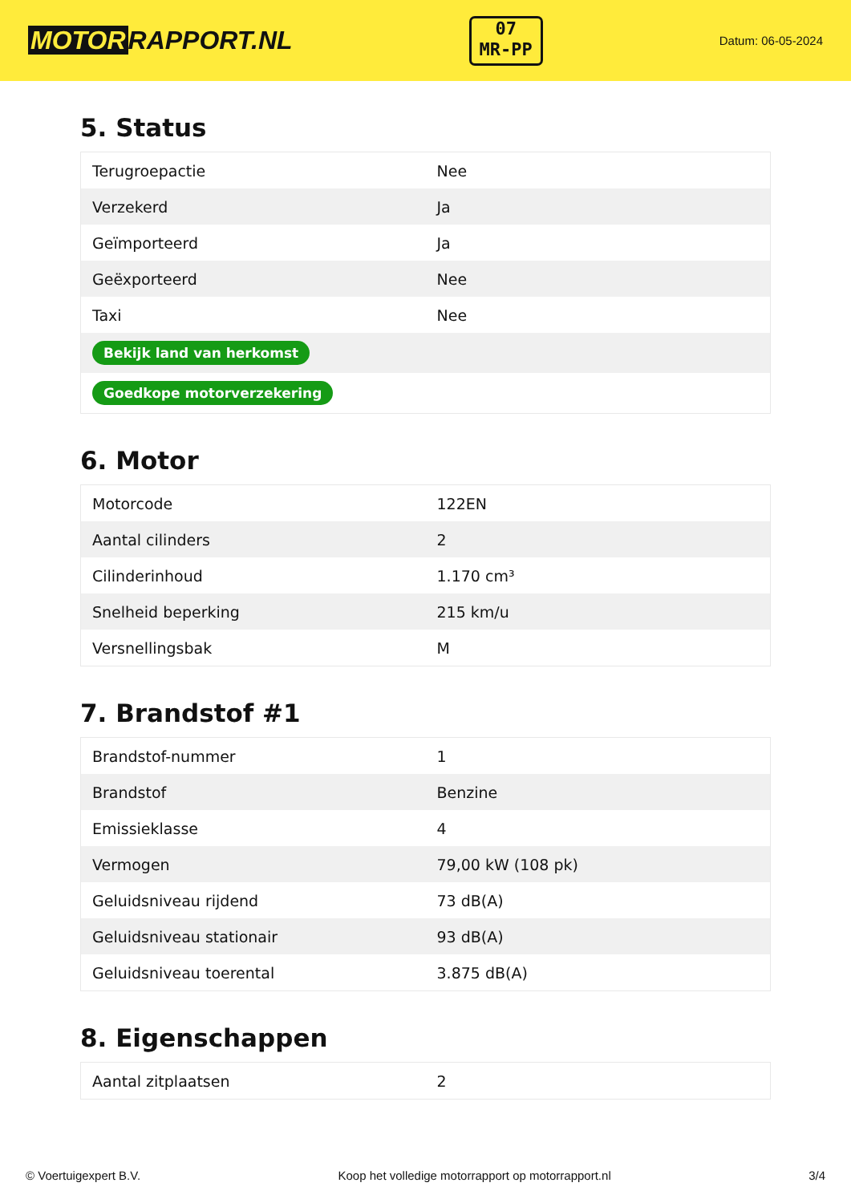MOTOR RAPPORT.NL
07
MR-PP
Datum: 06-05-2024
5. Status
| Terugroepactie | Nee |
| Verzekerd | Ja |
| Geïmporteerd | Ja |
| Geëxporteerd | Nee |
| Taxi | Nee |
| Bekijk land van herkomst | |
| Goedkope motorverzekering | |
6. Motor
| Motorcode | 122EN |
| Aantal cilinders | 2 |
| Cilinderinhoud | 1.170 cm³ |
| Snelheid beperking | 215 km/u |
| Versnellingsbak | M |
7. Brandstof #1
| Brandstof-nummer | 1 |
| Brandstof | Benzine |
| Emissieklasse | 4 |
| Vermogen | 79,00 kW (108 pk) |
| Geluidsniveau rijdend | 73 dB(A) |
| Geluidsniveau stationair | 93 dB(A) |
| Geluidsniveau toerental | 3.875 dB(A) |
8. Eigenschappen
| Aantal zitplaatsen | 2 |
© Voertuigexpert B.V. Koop het volledige motorrapport op motorrapport.nl 3/4